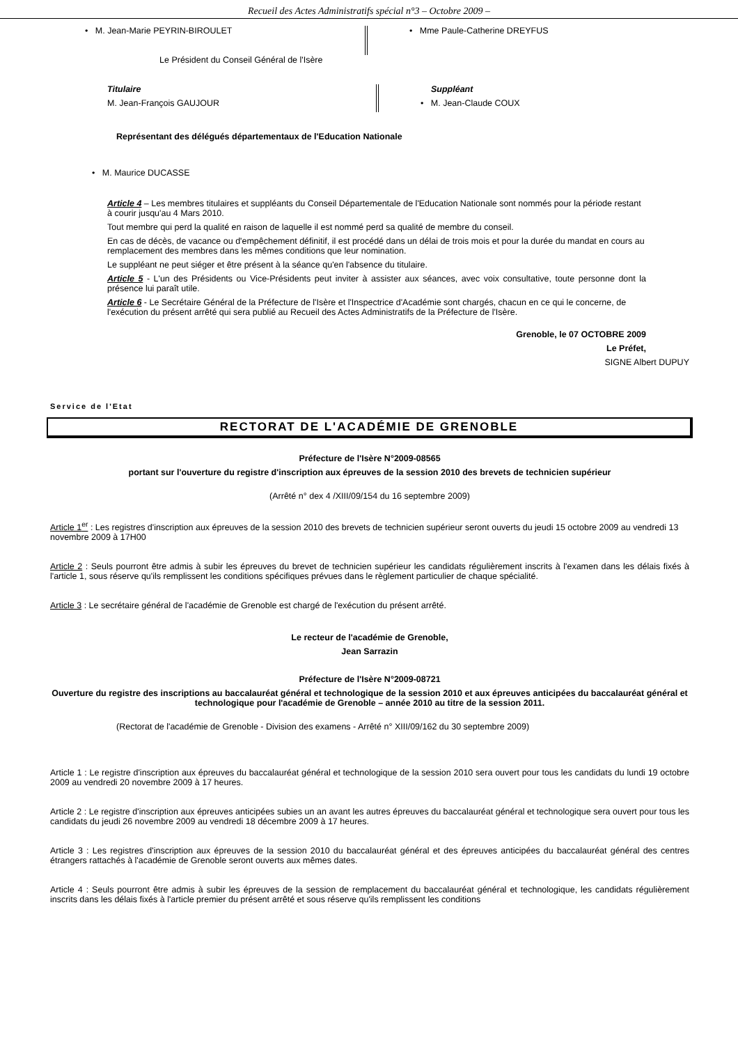Recueil des Actes Administratifs spécial n°3 – Octobre 2009 –
• M. Jean-Marie PEYRIN-BIROULET
• Mme Paule-Catherine DREYFUS
Le Président du Conseil Général de l'Isère
Titulaire
M. Jean-François GAUJOUR
Suppléant
• M. Jean-Claude COUX
Représentant des délégués départementaux de l'Education Nationale
• M. Maurice DUCASSE
Article 4 – Les membres titulaires et suppléants du Conseil Départementale de l'Education Nationale sont nommés pour la période restant à courir jusqu'au 4 Mars 2010.
Tout membre qui perd la qualité en raison de laquelle il est nommé perd sa qualité de membre du conseil.
En cas de décès, de vacance ou d'empêchement définitif, il est procédé dans un délai de trois mois et pour la durée du mandat en cours au remplacement des membres dans les mêmes conditions que leur nomination.
Le suppléant ne peut siéger et être présent à la séance qu'en l'absence du titulaire.
Article 5 - L'un des Présidents ou Vice-Présidents peut inviter à assister aux séances, avec voix consultative, toute personne dont la présence lui paraît utile.
Article 6 - Le Secrétaire Général de la Préfecture de l'Isère et l'Inspectrice d'Académie sont chargés, chacun en ce qui le concerne, de l'exécution du présent arrêté qui sera publié au Recueil des Actes Administratifs de la Préfecture de l'Isère.
Grenoble, le 07 OCTOBRE 2009
Le Préfet,
SIGNE Albert DUPUY
Service de l'Etat
RECTORAT DE L'ACADÉMIE DE GRENOBLE
Préfecture de l'Isère N°2009-08565
portant sur l'ouverture du registre d'inscription aux épreuves de la session 2010 des brevets de technicien supérieur
(Arrêté n° dex 4 /XIII/09/154 du 16 septembre 2009)
Article 1<sup>er</sup> : Les registres d'inscription aux épreuves de la session 2010 des brevets de technicien supérieur seront ouverts du jeudi 15 octobre 2009 au vendredi 13 novembre 2009 à 17H00
Article 2 : Seuls pourront être admis à subir les épreuves du brevet de technicien supérieur les candidats régulièrement inscrits à l'examen dans les délais fixés à l'article 1, sous réserve qu'ils remplissent les conditions spécifiques prévues dans le règlement particulier de chaque spécialité.
Article 3 : Le secrétaire général de l'académie de Grenoble est chargé de l'exécution du présent arrêté.
Le recteur de l'académie de Grenoble,
Jean Sarrazin
Préfecture de l'Isère N°2009-08721
Ouverture du registre des inscriptions au baccalauréat général et technologique de la session 2010 et aux épreuves anticipées du baccalauréat général et technologique pour l'académie de Grenoble – année 2010 au titre de la session 2011.
(Rectorat de l'académie de Grenoble - Division des examens - Arrêté n° XIII/09/162 du 30 septembre 2009)
Article 1 : Le registre d'inscription aux épreuves du baccalauréat général et technologique de la session 2010 sera ouvert pour tous les candidats du lundi 19 octobre 2009 au vendredi 20 novembre 2009 à 17 heures.
Article 2 : Le registre d'inscription aux épreuves anticipées subies un an avant les autres épreuves du baccalauréat général et technologique sera ouvert pour tous les candidats du jeudi 26 novembre 2009 au vendredi 18 décembre 2009 à 17 heures.
Article 3 : Les registres d'inscription aux épreuves de la session 2010 du baccalauréat général et des épreuves anticipées du baccalauréat général des centres étrangers rattachés à l'académie de Grenoble seront ouverts aux mêmes dates.
Article 4 : Seuls pourront être admis à subir les épreuves de la session de remplacement du baccalauréat général et technologique, les candidats régulièrement inscrits dans les délais fixés à l'article premier du présent arrêté et sous réserve qu'ils remplissent les conditions